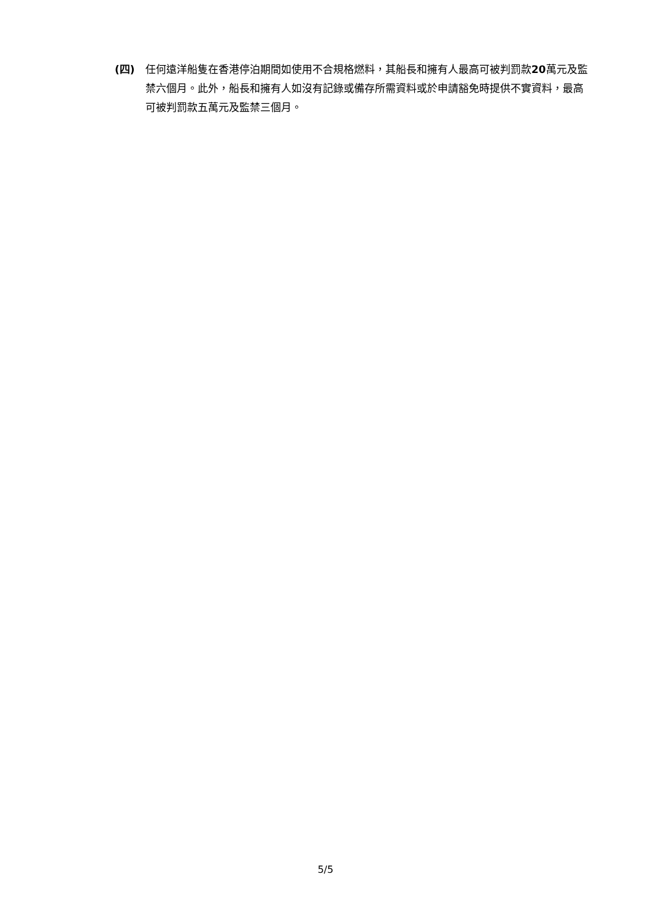(四) 任何遠洋船隻在香港停泊期間如使用不合規格燃料，其船長和擁有人最高可被判罰款20萬元及監禁六個月。此外，船長和擁有人如沒有記錄或備存所需資料或於申請豁免時提供不實資料，最高可被判罰款五萬元及監禁三個月。
5/5